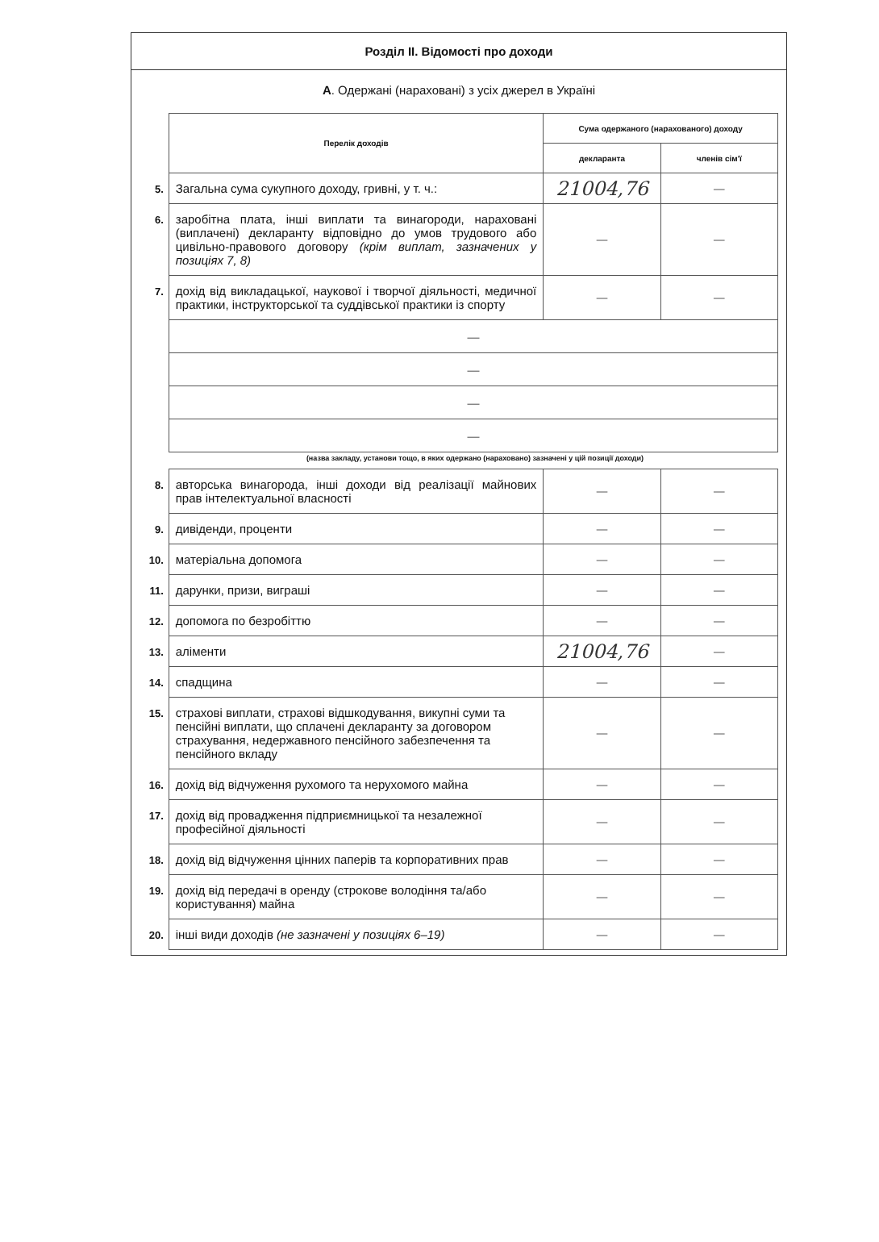Розділ II. Відомості про доходи
А. Одержані (нараховані) з усіх джерел в Україні
| | Перелік доходів | Сума одержаного (нарахованого) доходу | |
| | | декларанта | членів сім'ї |
| 5. | Загальна сума сукупного доходу, гривні, у т. ч.: | 21004,76 | — |
| 6. | заробітна плата, інші виплати та винагороди, нараховані (виплачені) декларанту відповідно до умов трудового або цивільно-правового договору (крім виплат, зазначених у позиціях 7, 8) | — | — |
| 7. | дохід від викладацької, наукової і творчої діяльності, медичної практики, інструкторської та суддівської практики із спорту | — | — |
| | — | | |
| | — | | |
| | — | | |
| | — | | |
(назва закладу, установи тощо, в яких одержано (нараховано) зазначені у цій позиції доходи)
| 8. | авторська винагорода, інші доходи від реалізації майнових прав інтелектуальної власності | — | — |
| 9. | дивіденди, проценти | — | — |
| 10. | матеріальна допомога | — | — |
| 11. | дарунки, призи, виграші | — | — |
| 12. | допомога по безробіттю | — | — |
| 13. | аліменти | 21004,76 | — |
| 14. | спадщина | — | — |
| 15. | страхові виплати, страхові відшкодування, викупні суми та пенсійні виплати, що сплачені декларанту за договором страхування, недержавного пенсійного забезпечення та пенсійного вкладу | — | — |
| 16. | дохід від відчуження рухомого та нерухомого майна | — | — |
| 17. | дохід від провадження підприємницької та незалежної професійної діяльності | — | — |
| 18. | дохід від відчуження цінних паперів та корпоративних прав | — | — |
| 19. | дохід від передачі в оренду (строкове володіння та/або користування) майна | — | — |
| 20. | інші види доходів (не зазначені у позиціях 6–19) | — | — |